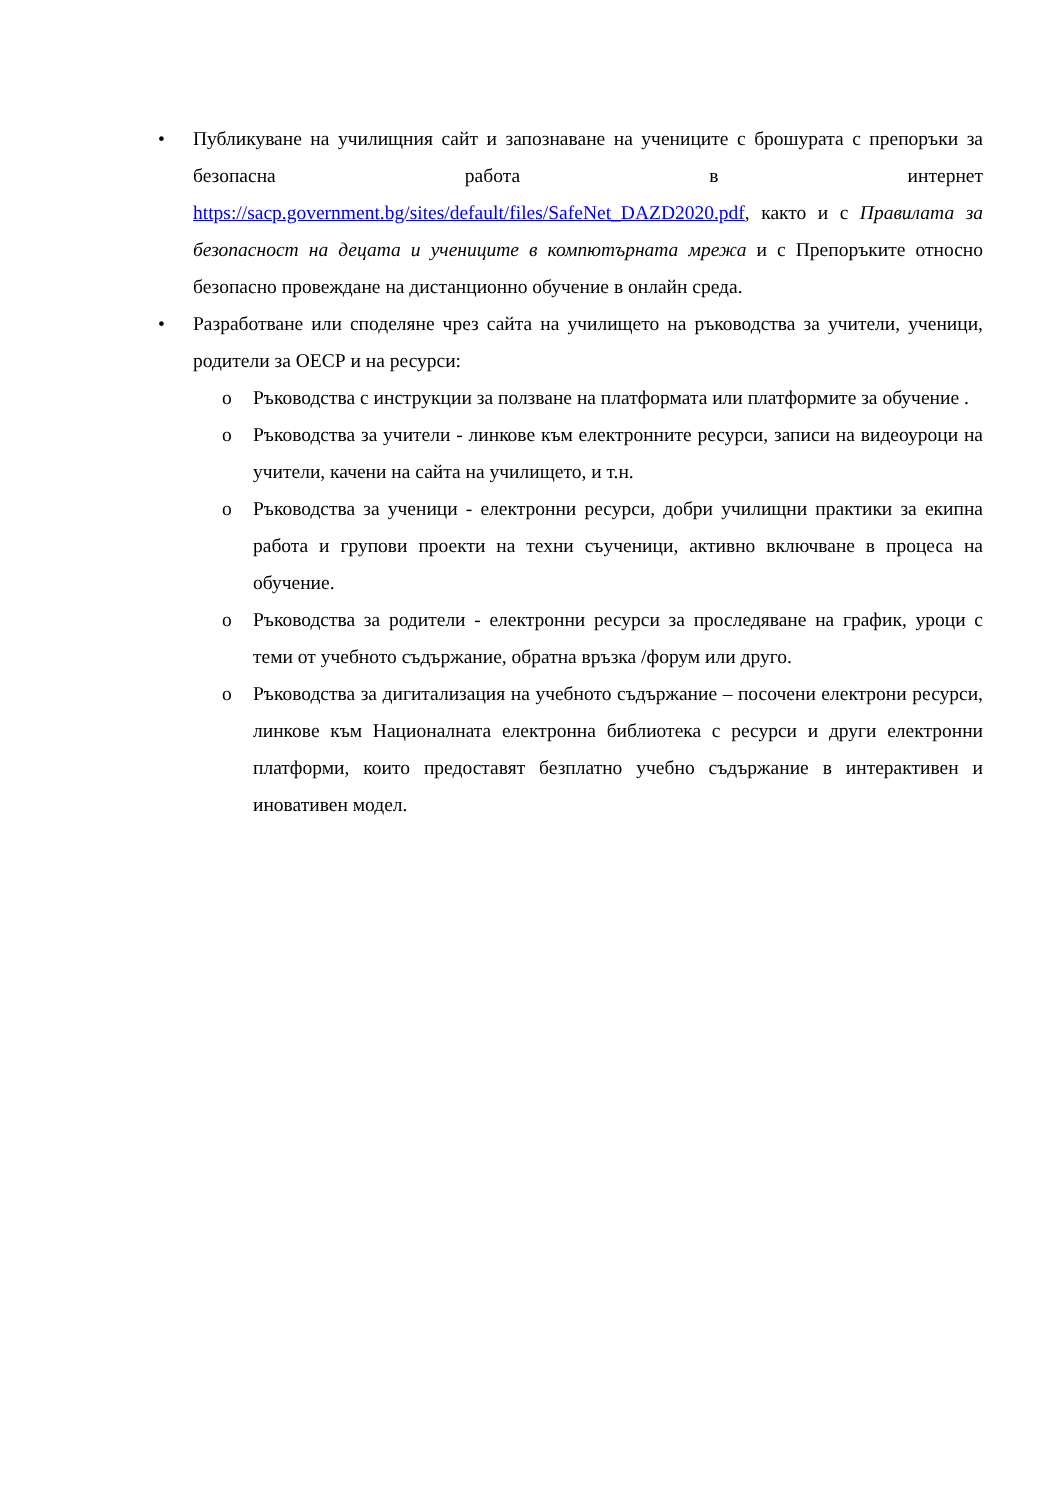• Публикуване на училищния сайт и запознаване на учениците с брошурата с препоръки за безопасна работа в интернет https://sacp.government.bg/sites/default/files/SafeNet_DAZD2020.pdf, както и с Правилата за безопасност на децата и учениците в компютърната мрежа и с Препоръките относно безопасно провеждане на дистанционно обучение в онлайн среда.
• Разработване или споделяне чрез сайта на училището на ръководства за учители, ученици, родители за ОЕСР и на ресурси:
o Ръководства с инструкции за ползване на платформата или платформите за обучение .
o Ръководства за учители - линкове към електронните ресурси, записи на видеоуроци на учители, качени на сайта на училището, и т.н.
o Ръководства за ученици - електронни ресурси, добри училищни практики за екипна работа и групови проекти на техни съученици, активно включване в процеса на обучение.
o Ръководства за родители - електронни ресурси за проследяване на график, уроци с теми от учебното съдържание, обратна връзка /форум или друго.
o Ръководства за дигитализация на учебното съдържание – посочени електрони ресурси, линкове към Националната електронна библиотека с ресурси и други електронни платформи, които предоставят безплатно учебно съдържание в интерактивен и иновативен модел.